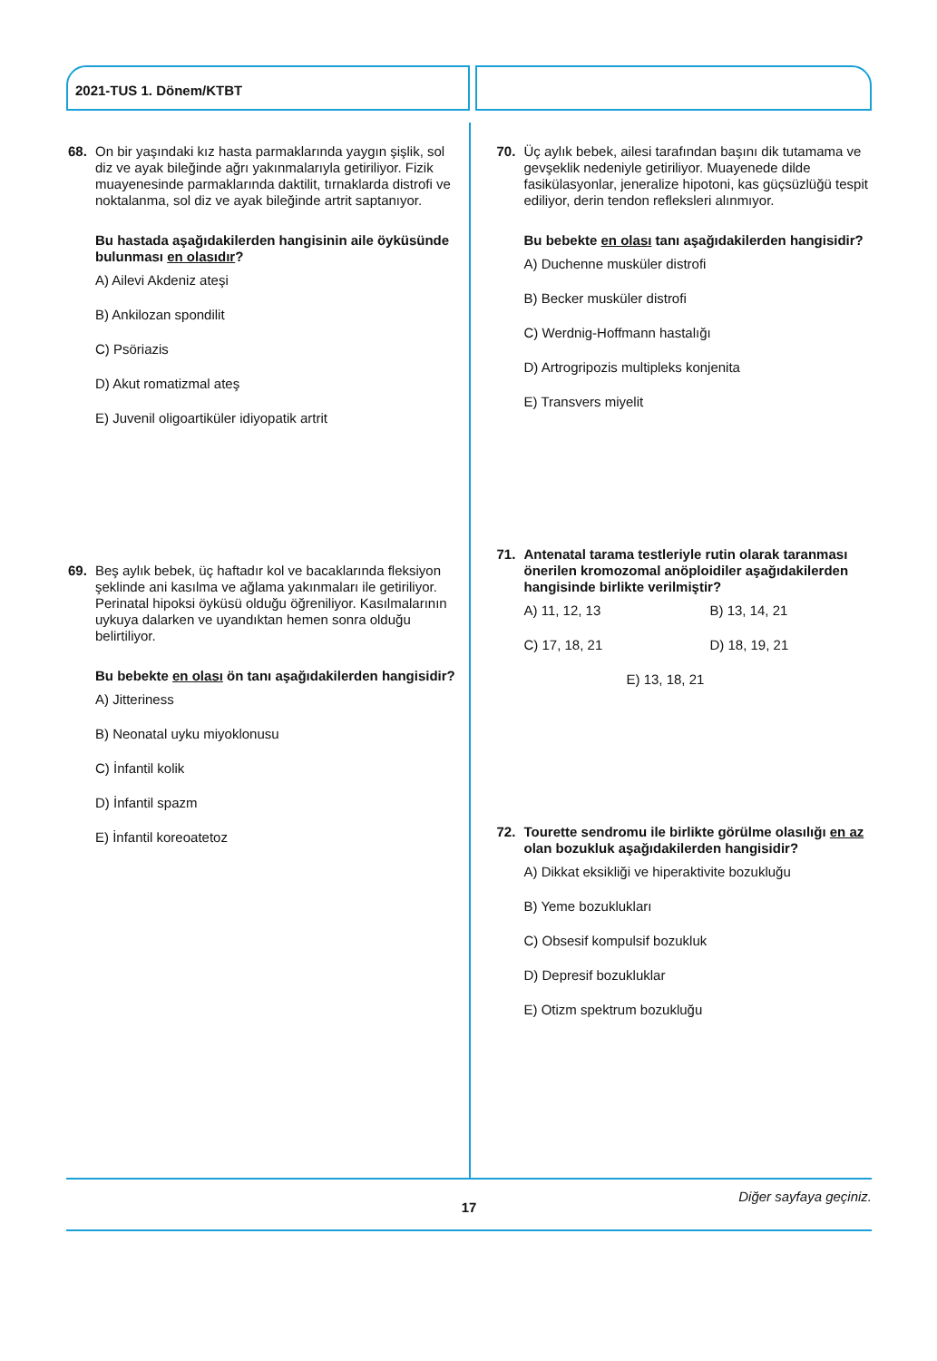2021-TUS 1. Dönem/KTBT
68. On bir yaşındaki kız hasta parmaklarında yaygın şişlik, sol diz ve ayak bileğinde ağrı yakınmalarıyla getiriliyor. Fizik muayenesinde parmaklarında daktilit, tırnaklarda distrofi ve noktalanma, sol diz ve ayak bileğinde artrit saptanıyor.
Bu hastada aşağıdakilerden hangisinin aile öyküsünde bulunması en olasıdır?
A) Ailevi Akdeniz ateşi
B) Ankilozan spondilit
C) Psöriazis
D) Akut romatizmal ateş
E) Juvenil oligoartiküler idiyopatik artrit
69. Beş aylık bebek, üç haftadır kol ve bacaklarında fleksiyon şeklinde ani kasılma ve ağlama yakınmaları ile getiriliyor. Perinatal hipoksi öyküsü olduğu öğreniliyor. Kasılmalarının uykuya dalarken ve uyandıktan hemen sonra olduğu belirtiliyor.
Bu bebekte en olası ön tanı aşağıdakilerden hangisidir?
A) Jitteriness
B) Neonatal uyku miyoklonusu
C) İnfantil kolik
D) İnfantil spazm
E) İnfantil koreoatetoz
70. Üç aylık bebek, ailesi tarafından başını dik tutamama ve gevşeklik nedeniyle getiriliyor. Muayenede dilde fasikülasyonlar, jeneralize hipotoni, kas güçsüzlüğü tespit ediliyor, derin tendon refleksleri alınmıyor.
Bu bebekte en olası tanı aşağıdakilerden hangisidir?
A) Duchenne musküler distrofi
B) Becker musküler distrofi
C) Werdnig-Hoffmann hastalığı
D) Artrogripozis multipleks konjenita
E) Transvers miyelit
71. Antenatal tarama testleriyle rutin olarak taranması önerilen kromozomal anöploidiler aşağıdakilerden hangisinde birlikte verilmiştir?
A) 11, 12, 13 B) 13, 14, 21
C) 17, 18, 21 D) 18, 19, 21
E) 13, 18, 21
72. Tourette sendromu ile birlikte görülme olasılığı en az olan bozukluk aşağıdakilerden hangisidir?
A) Dikkat eksikliği ve hiperaktivite bozukluğu
B) Yeme bozuklukları
C) Obsesif kompulsif bozukluk
D) Depresif bozukluklar
E) Otizm spektrum bozukluğu
17
Diğer sayfaya geçiniz.